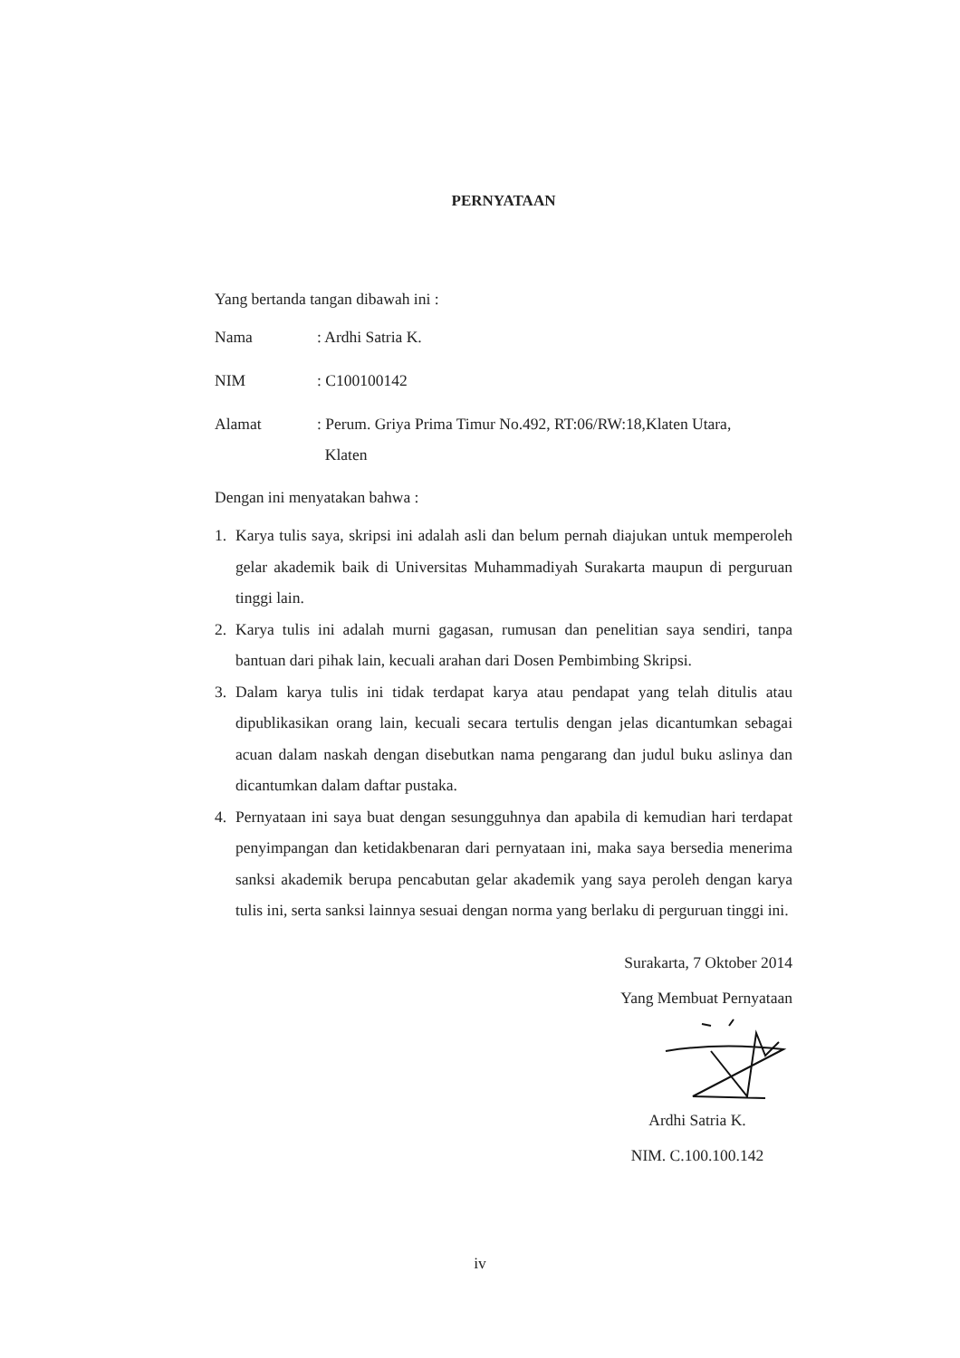PERNYATAAN
Yang bertanda tangan dibawah ini :
Nama: Ardhi Satria K.
NIM: C100100142
Alamat: Perum. Griya Prima Timur No.492, RT:06/RW:18,Klaten Utara,
Klaten
Dengan ini menyatakan bahwa :
1. Karya tulis saya, skripsi ini adalah asli dan belum pernah diajukan untuk memperoleh gelar akademik baik di Universitas Muhammadiyah Surakarta maupun di perguruan tinggi lain.
2. Karya tulis ini adalah murni gagasan, rumusan dan penelitian saya sendiri, tanpa bantuan dari pihak lain, kecuali arahan dari Dosen Pembimbing Skripsi.
3. Dalam karya tulis ini tidak terdapat karya atau pendapat yang telah ditulis atau dipublikasikan orang lain, kecuali secara tertulis dengan jelas dicantumkan sebagai acuan dalam naskah dengan disebutkan nama pengarang dan judul buku aslinya dan dicantumkan dalam daftar pustaka.
4. Pernyataan ini saya buat dengan sesungguhnya dan apabila di kemudian hari terdapat penyimpangan dan ketidakbenaran dari pernyataan ini, maka saya bersedia menerima sanksi akademik berupa pencabutan gelar akademik yang saya peroleh dengan karya tulis ini, serta sanksi lainnya sesuai dengan norma yang berlaku di perguruan tinggi ini.
Surakarta, 7 Oktober 2014
Yang Membuat Pernyataan
Ardhi Satria K.
NIM. C.100.100.142
iv